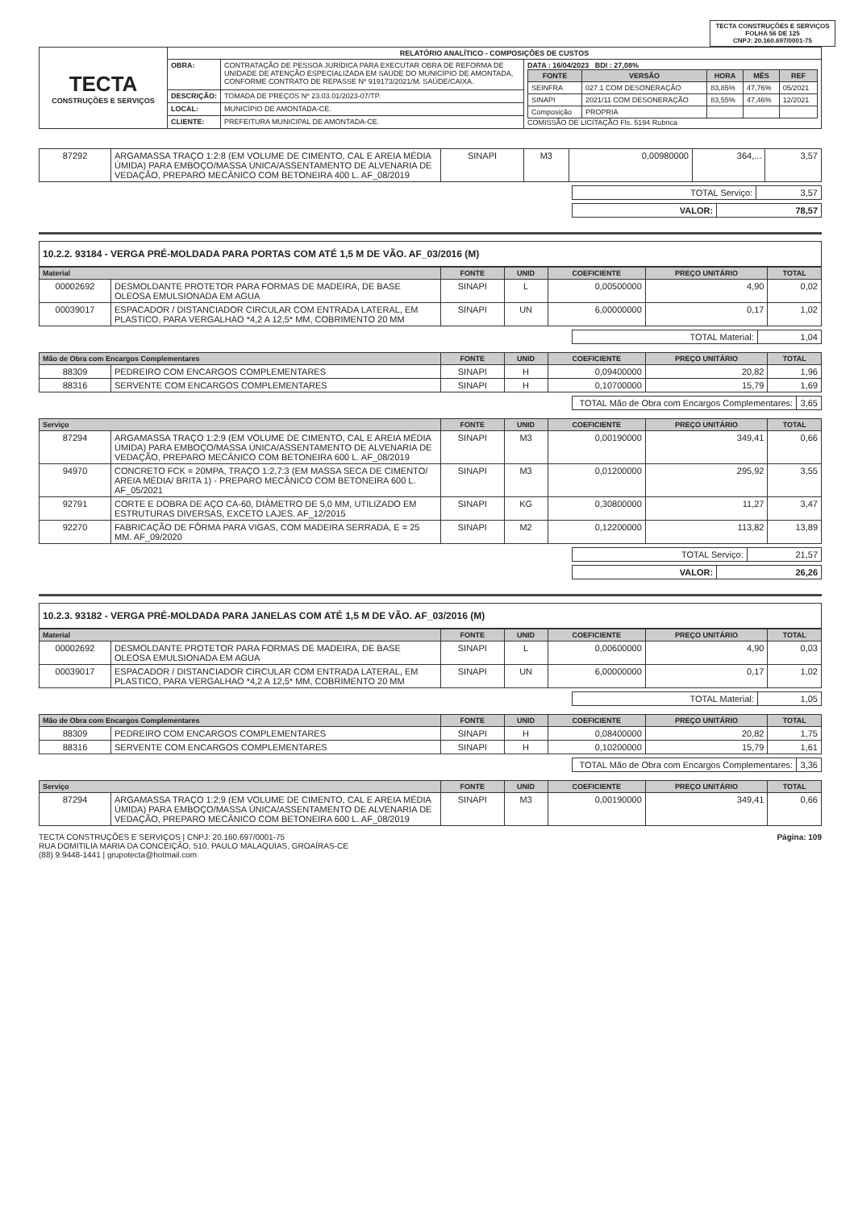TECTA CONSTRUÇÕES E SERVIÇOS
FOLHA 56 DE 125
CNPJ: 20.160.697/0001-75
| TECTA CONSTRUÇÕES E SERVIÇOS | RELATÓRIO ANALÍTICO - COMPOSIÇÕES DE CUSTOS | | |
| | OBRA: | CONTRATAÇÃO DE PESSOA JURÍDICA PARA EXECUTAR OBRA DE REFORMA DE UNIDADE DE ATENÇÃO ESPECIALIZADA EM SAÚDE DO MUNICÍPIO DE AMONTADA, CONFORME CONTRATO DE REPASSE Nº 919173/2021/M. SAÚDE/CAIXA. | DATA : 16/04/2023 BDI : 27,08% / FONTE / VERSÃO / HORA / MÊS / REF / / --- / --- / --- / --- / --- / / SEINFRA / 027.1 COM DESONERAÇÃO / 83,85% / 47,76% / 05/2021 / / SINAPI / 2021/11 COM DESONERAÇÃO / 83,55% / 47,46% / 12/2021 / / Composição / PROPRIA / / / / COMISSÃO DE LICITAÇÃO Fls. 5194 Rubrica |
| | DESCRIÇÃO: | TOMADA DE PREÇOS Nº 23.03.01/2023-07/TP. | |
| | LOCAL: | MUNICÍPIO DE AMONTADA-CE. | |
| | CLIENTE: | PREFEITURA MUNICIPAL DE AMONTADA-CE. | |
| 87292 | ARGAMASSA TRAÇO 1:2:8 (EM VOLUME DE CIMENTO, CAL E AREIA MÉDIA ÚMIDA) PARA EMBOÇO/MASSA ÚNICA/ASSENTAMENTO DE ALVENARIA DE VEDAÇÃO, PREPARO MECÂNICO COM BETONEIRA 400 L. AF_08/2019 | SINAPI | M3 | 0,00980000 | 364,... | 3,57 |
| TOTAL Serviço: | 3,57 |
| VALOR: | 78,57 |
10.2.2. 93184 - VERGA PRÉ-MOLDADA PARA PORTAS COM ATÉ 1,5 M DE VÃO. AF_03/2016 (M)
| Material | | FONTE | UNID | COEFICIENTE | PREÇO UNITÁRIO | TOTAL |
| --- | --- | --- | --- | --- | --- | --- |
| 00002692 | DESMOLDANTE PROTETOR PARA FORMAS DE MADEIRA, DE BASE OLEOSA EMULSIONADA EM AGUA | SINAPI | L | 0,00500000 | 4,90 | 0,02 |
| 00039017 | ESPACADOR / DISTANCIADOR CIRCULAR COM ENTRADA LATERAL, EM PLASTICO, PARA VERGALHAO *4,2 A 12,5* MM, COBRIMENTO 20 MM | SINAPI | UN | 6,00000000 | 0,17 | 1,02 |
| TOTAL Material: | 1,04 |
| Mão de Obra com Encargos Complementares | | FONTE | UNID | COEFICIENTE | PREÇO UNITÁRIO | TOTAL |
| --- | --- | --- | --- | --- | --- | --- |
| 88309 | PEDREIRO COM ENCARGOS COMPLEMENTARES | SINAPI | H | 0,09400000 | 20,82 | 1,96 |
| 88316 | SERVENTE COM ENCARGOS COMPLEMENTARES | SINAPI | H | 0,10700000 | 15,79 | 1,69 |
| TOTAL Mão de Obra com Encargos Complementares: | 3,65 |
| Serviço | | FONTE | UNID | COEFICIENTE | PREÇO UNITÁRIO | TOTAL |
| --- | --- | --- | --- | --- | --- | --- |
| 87294 | ARGAMASSA TRAÇO 1:2:9 (EM VOLUME DE CIMENTO, CAL E AREIA MÉDIA ÚMIDA) PARA EMBOÇO/MASSA ÚNICA/ASSENTAMENTO DE ALVENARIA DE VEDAÇÃO, PREPARO MECÂNICO COM BETONEIRA 600 L. AF_08/2019 | SINAPI | M3 | 0,00190000 | 349,41 | 0,66 |
| 94970 | CONCRETO FCK = 20MPA, TRAÇO 1:2,7:3 (EM MASSA SECA DE CIMENTO/ AREIA MÉDIA/ BRITA 1) - PREPARO MECÂNICO COM BETONEIRA 600 L. AF_05/2021 | SINAPI | M3 | 0,01200000 | 295,92 | 3,55 |
| 92791 | CORTE E DOBRA DE AÇO CA-60, DIÂMETRO DE 5,0 MM, UTILIZADO EM ESTRUTURAS DIVERSAS, EXCETO LAJES. AF_12/2015 | SINAPI | KG | 0,30800000 | 11,27 | 3,47 |
| 92270 | FABRICAÇÃO DE FÔRMA PARA VIGAS, COM MADEIRA SERRADA, E = 25 MM. AF_09/2020 | SINAPI | M2 | 0,12200000 | 113,82 | 13,89 |
| TOTAL Serviço: | 21,57 |
| VALOR: | 26,26 |
10.2.3. 93182 - VERGA PRÉ-MOLDADA PARA JANELAS COM ATÉ 1,5 M DE VÃO. AF_03/2016 (M)
| Material | | FONTE | UNID | COEFICIENTE | PREÇO UNITÁRIO | TOTAL |
| --- | --- | --- | --- | --- | --- | --- |
| 00002692 | DESMOLDANTE PROTETOR PARA FORMAS DE MADEIRA, DE BASE OLEOSA EMULSIONADA EM AGUA | SINAPI | L | 0,00600000 | 4,90 | 0,03 |
| 00039017 | ESPACADOR / DISTANCIADOR CIRCULAR COM ENTRADA LATERAL, EM PLASTICO, PARA VERGALHAO *4,2 A 12,5* MM, COBRIMENTO 20 MM | SINAPI | UN | 6,00000000 | 0,17 | 1,02 |
| TOTAL Material: | 1,05 |
| Mão de Obra com Encargos Complementares | | FONTE | UNID | COEFICIENTE | PREÇO UNITÁRIO | TOTAL |
| --- | --- | --- | --- | --- | --- | --- |
| 88309 | PEDREIRO COM ENCARGOS COMPLEMENTARES | SINAPI | H | 0,08400000 | 20,82 | 1,75 |
| 88316 | SERVENTE COM ENCARGOS COMPLEMENTARES | SINAPI | H | 0,10200000 | 15,79 | 1,61 |
| TOTAL Mão de Obra com Encargos Complementares: | 3,36 |
| Serviço | | FONTE | UNID | COEFICIENTE | PREÇO UNITÁRIO | TOTAL |
| --- | --- | --- | --- | --- | --- | --- |
| 87294 | ARGAMASSA TRAÇO 1:2:9 (EM VOLUME DE CIMENTO, CAL E AREIA MÉDIA ÚMIDA) PARA EMBOÇO/MASSA ÚNICA/ASSENTAMENTO DE ALVENARIA DE VEDAÇÃO, PREPARO MECÂNICO COM BETONEIRA 600 L. AF_08/2019 | SINAPI | M3 | 0,00190000 | 349,41 | 0,66 |
TECTA CONSTRUÇÕES E SERVIÇOS | CNPJ: 20.160.697/0001-75
RUA DOMITILIA MARIA DA CONCEIÇÃO, 510, PAULO MALAQUIAS, GROAÍRAS-CE
(88) 9.9448-1441 | grupotecta@hotmail.com
Página: 109